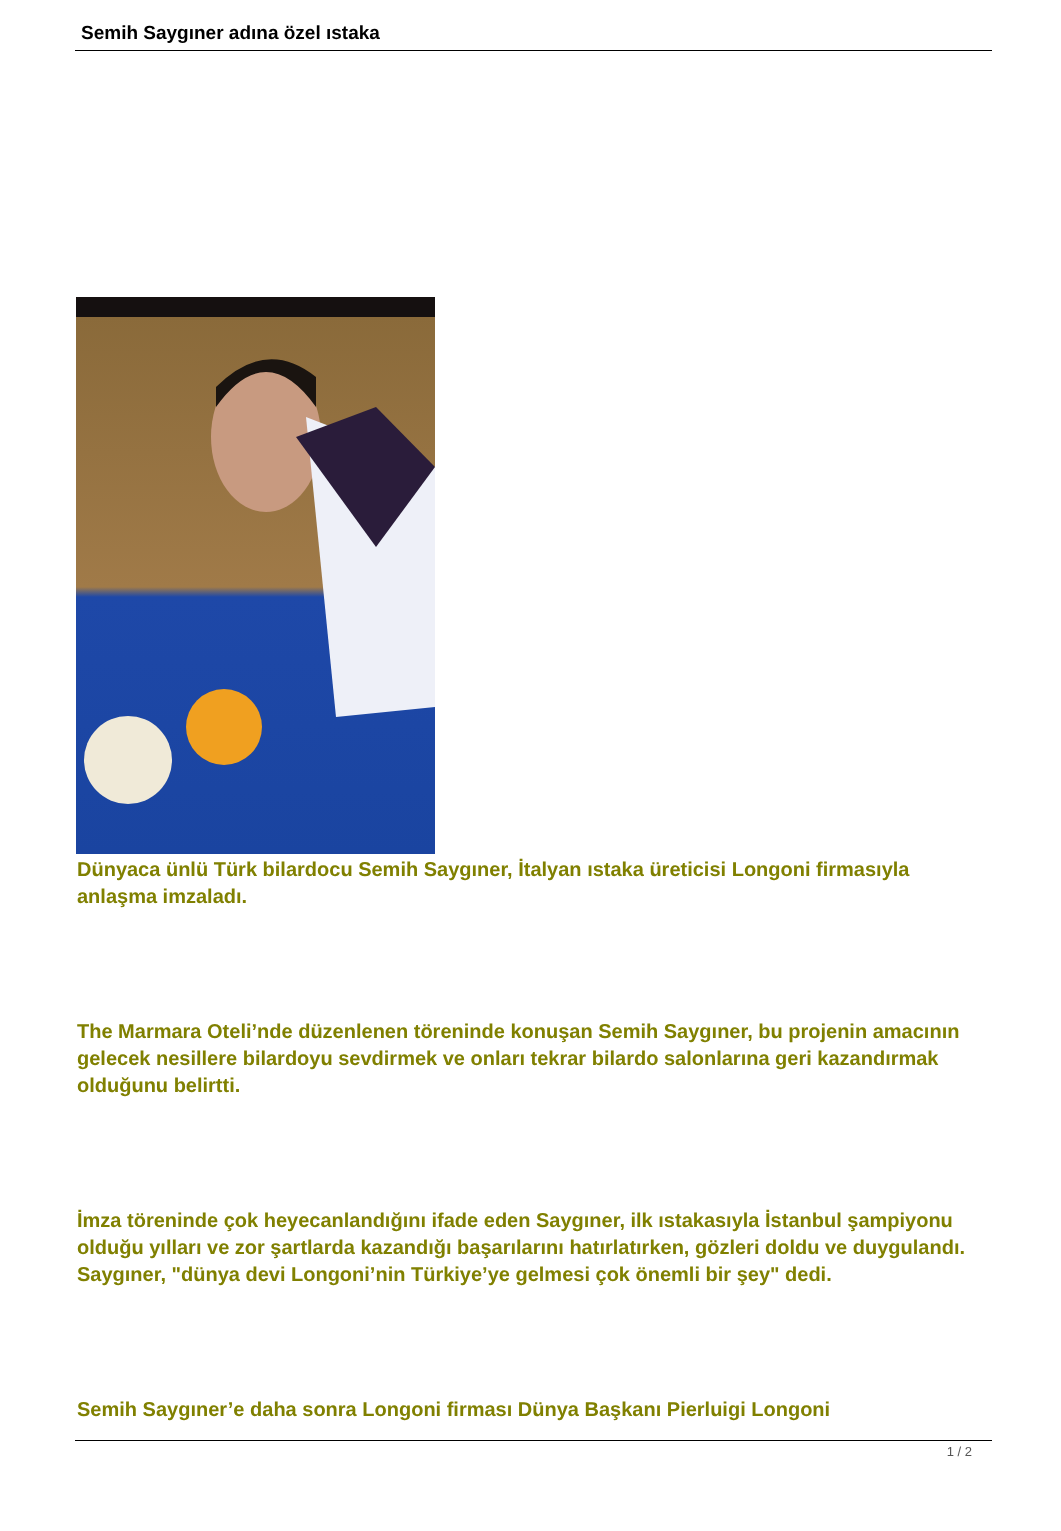Semih Saygıner adına özel ıstaka
Dünyaca ünlü Türk bilardocu Semih Saygıner, İtalyan ıstaka üreticisi Longoni firmasıyla anlaşma imzaladı.
The Marmara Oteli’nde düzenlenen töreninde konuşan Semih Saygıner, bu projenin amacının gelecek nesillere bilardoyu sevdirmek ve onları tekrar bilardo salonlarına geri kazandırmak olduğunu belirtti.
İmza töreninde çok heyecanlandığını ifade eden Saygıner, ilk ıstakasıyla İstanbul şampiyonu olduğu yılları ve zor şartlarda kazandığı başarılarını hatırlatırken, gözleri doldu ve duygulandı. Saygıner, "dünya devi Longoni’nin Türkiye’ye gelmesi çok önemli bir şey" dedi.
Semih Saygıner’e daha sonra Longoni firması Dünya Başkanı Pierluigi Longoni
1 / 2